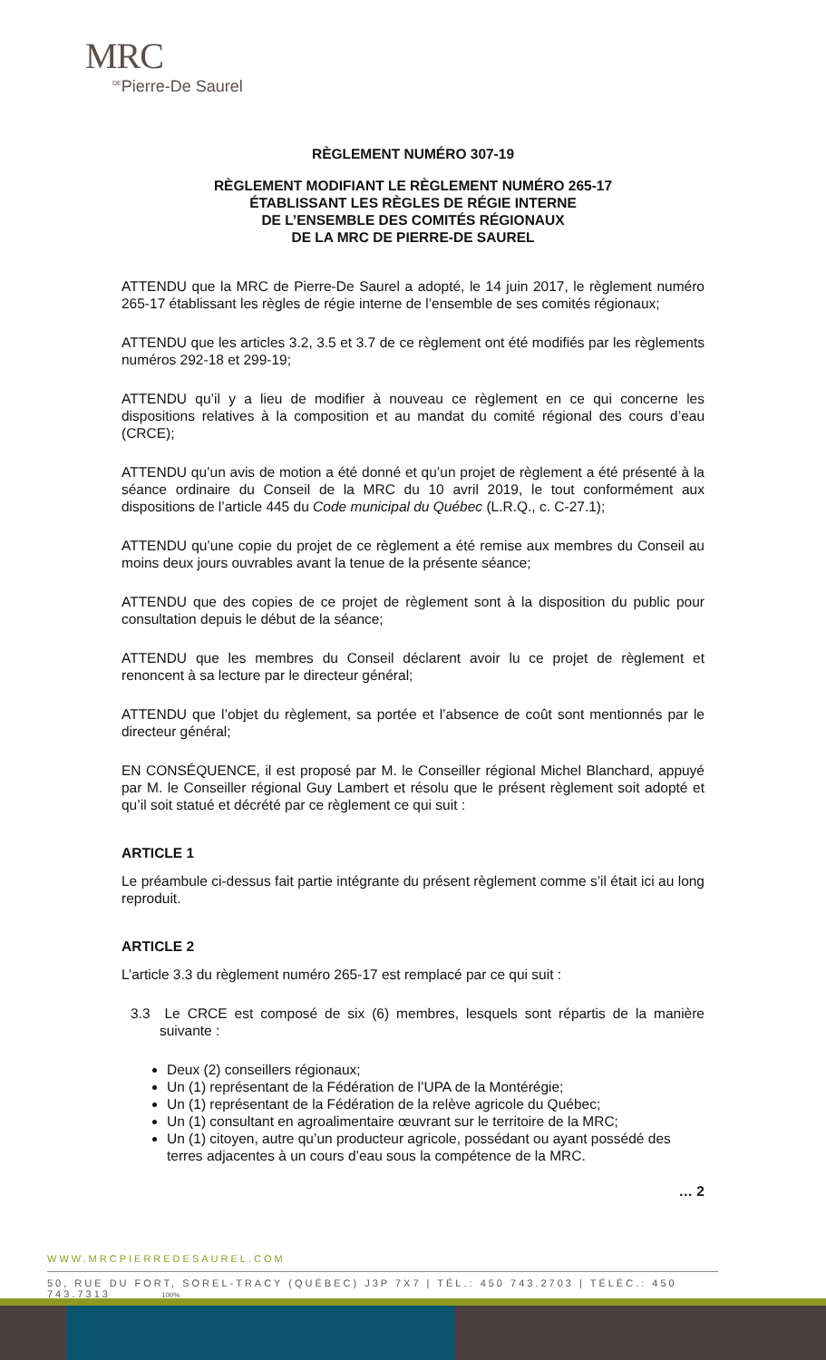MRC
<sup>DE</sup>Pierre-De Saurel
RÈGLEMENT NUMÉRO 307-19
RÈGLEMENT MODIFIANT LE RÈGLEMENT NUMÉRO 265-17
ÉTABLISSANT LES RÈGLES DE RÉGIE INTERNE
DE L’ENSEMBLE DES COMITÉS RÉGIONAUX
DE LA MRC DE PIERRE-DE SAUREL
ATTENDU que la MRC de Pierre-De Saurel a adopté, le 14 juin 2017, le règlement numéro 265-17 établissant les règles de régie interne de l’ensemble de ses comités régionaux;
ATTENDU que les articles 3.2, 3.5 et 3.7 de ce règlement ont été modifiés par les règlements numéros 292-18 et 299-19;
ATTENDU qu’il y a lieu de modifier à nouveau ce règlement en ce qui concerne les dispositions relatives à la composition et au mandat du comité régional des cours d’eau (CRCE);
ATTENDU qu’un avis de motion a été donné et qu’un projet de règlement a été présenté à la séance ordinaire du Conseil de la MRC du 10 avril 2019, le tout conformément aux dispositions de l’article 445 du Code municipal du Québec (L.R.Q., c. C-27.1);
ATTENDU qu’une copie du projet de ce règlement a été remise aux membres du Conseil au moins deux jours ouvrables avant la tenue de la présente séance;
ATTENDU que des copies de ce projet de règlement sont à la disposition du public pour consultation depuis le début de la séance;
ATTENDU que les membres du Conseil déclarent avoir lu ce projet de règlement et renoncent à sa lecture par le directeur général;
ATTENDU que l’objet du règlement, sa portée et l’absence de coût sont mentionnés par le directeur général;
EN CONSÉQUENCE, il est proposé par M. le Conseiller régional Michel Blanchard, appuyé par M. le Conseiller régional Guy Lambert et résolu que le présent règlement soit adopté et qu’il soit statué et décrété par ce règlement ce qui suit :
ARTICLE 1
Le préambule ci-dessus fait partie intégrante du présent règlement comme s’il était ici au long reproduit.
ARTICLE 2
L’article 3.3 du règlement numéro 265-17 est remplacé par ce qui suit :
3.3 Le CRCE est composé de six (6) membres, lesquels sont répartis de la manière suivante :
Deux (2) conseillers régionaux;
Un (1) représentant de la Fédération de l’UPA de la Montérégie;
Un (1) représentant de la Fédération de la relève agricole du Québec;
Un (1) consultant en agroalimentaire œuvrant sur le territoire de la MRC;
Un (1) citoyen, autre qu’un producteur agricole, possédant ou ayant possédé des terres adjacentes à un cours d’eau sous la compétence de la MRC.
… 2
WWW.MRCPIERREDESAUREL.COM
50, RUE DU FORT, SOREL-TRACY (QUÉBEC) J3P 7X7 | TÉL.: 450 743.2703 | TÉLÉC.: 450 743.7313 100%